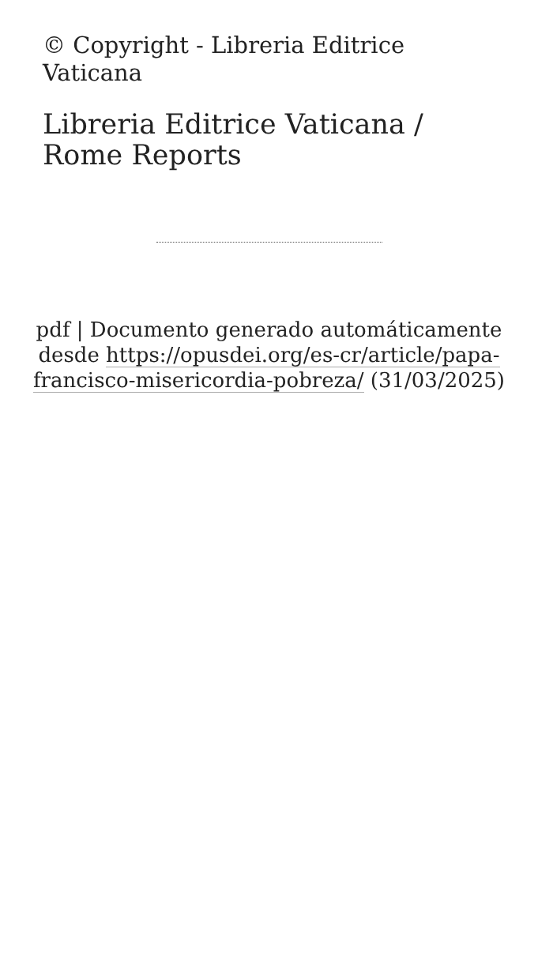© Copyright - Libreria Editrice Vaticana
Libreria Editrice Vaticana / Rome Reports
pdf | Documento generado automáticamente desde https://opusdei.org/es-cr/article/papa-francisco-misericordia-pobreza/ (31/03/2025)